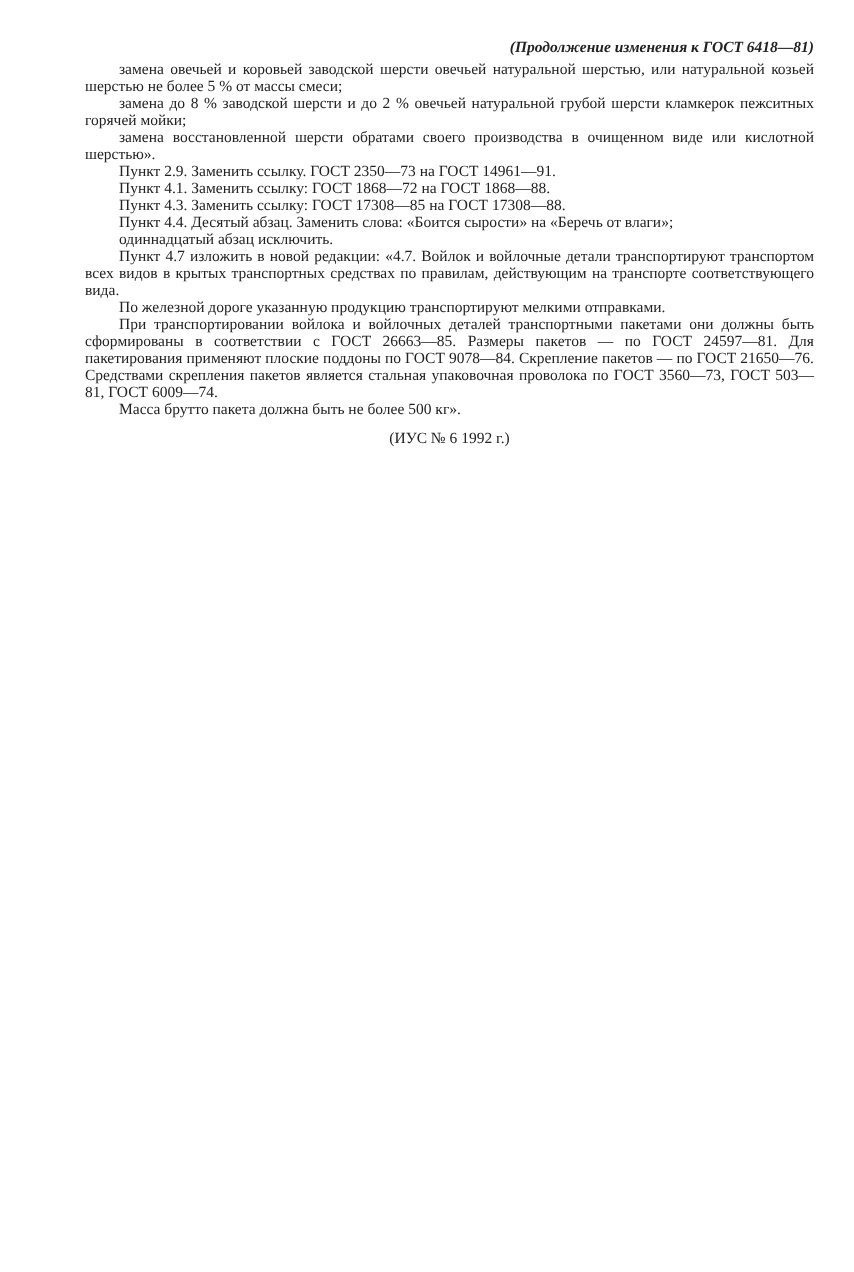(Продолжение изменения к ГОСТ 6418—81)
замена овечьей и коровьей заводской шерсти овечьей натуральной шерстью, или натуральной козьей шерстью не более 5 % от массы смеси;
замена до 8 % заводской шерсти и до 2 % овечьей натуральной грубой шерсти кламкерок пежситных горячей мойки;
замена восстановленной шерсти обратами своего производства в очищенном виде или кислотной шерстью».
Пункт 2.9. Заменить ссылку. ГОСТ 2350—73 на ГОСТ 14961—91.
Пункт 4.1. Заменить ссылку: ГОСТ 1868—72 на ГОСТ 1868—88.
Пункт 4.3. Заменить ссылку: ГОСТ 17308—85 на ГОСТ 17308—88.
Пункт 4.4. Десятый абзац. Заменить слова: «Боится сырости» на «Беречь от влаги»;
одиннадцатый абзац исключить.
Пункт 4.7 изложить в новой редакции: «4.7. Войлок и войлочные детали транспортируют транспортом всех видов в крытых транспортных средствах по правилам, действующим на транспорте соответствующего вида.
По железной дороге указанную продукцию транспортируют мелкими отправками.
При транспортировании войлока и войлочных деталей транспортными пакетами они должны быть сформированы в соответствии с ГОСТ 26663—85. Размеры пакетов — по ГОСТ 24597—81. Для пакетирования применяют плоские поддоны по ГОСТ 9078—84. Скрепление пакетов — по ГОСТ 21650—76. Средствами скрепления пакетов является стальная упаковочная проволока по ГОСТ 3560—73, ГОСТ 503—81, ГОСТ 6009—74.
Масса брутто пакета должна быть не более 500 кг».
(ИУС № 6 1992 г.)